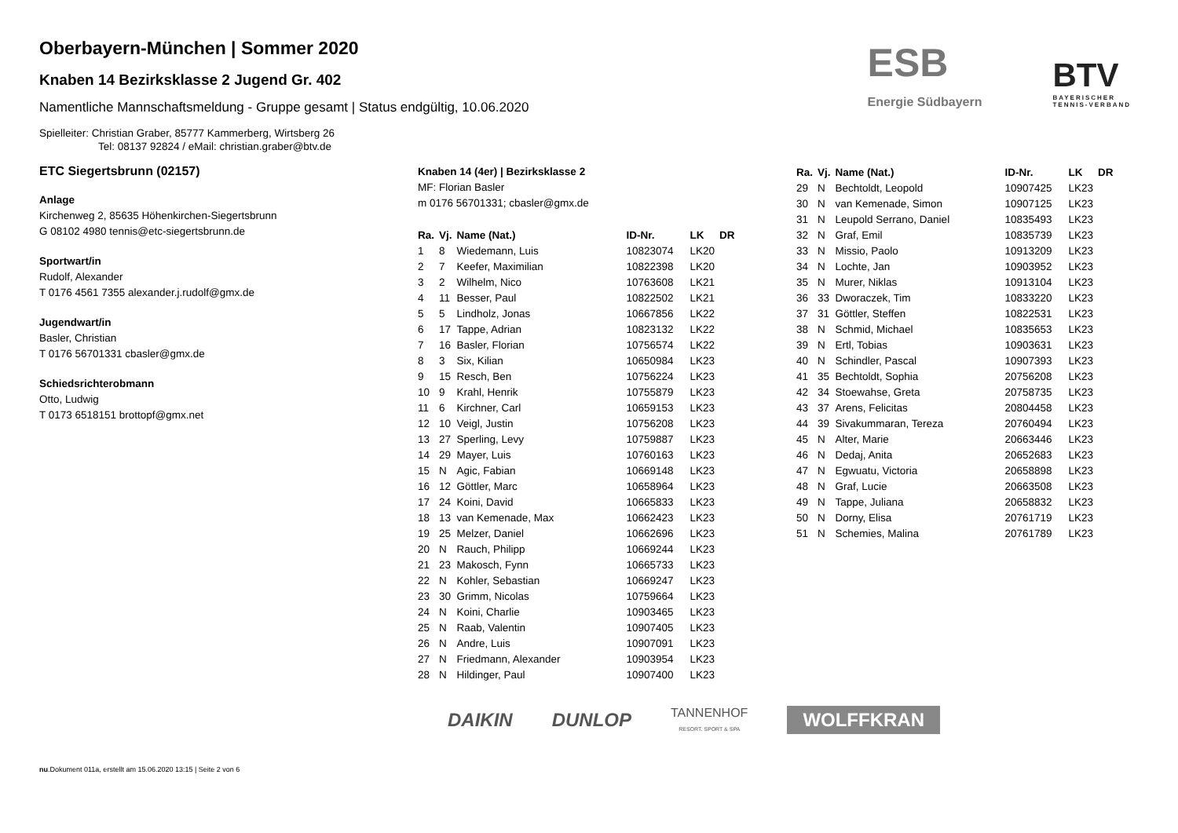ESB
Energie Südbayern
BTV
BAYERISCHER
TENNIS-VERBAND
Oberbayern-München | Sommer 2020
Knaben 14 Bezirksklasse 2 Jugend Gr. 402
Namentliche Mannschaftsmeldung - Gruppe gesamt | Status endgültig, 10.06.2020
Spielleiter: Christian Graber, 85777 Kammerberg, Wirtsberg 26
Tel: 08137 92824 / eMail: christian.graber@btv.de
ETC Siegertsbrunn (02157)
Anlage
Kirchenweg 2, 85635 Höhenkirchen-Siegertsbrunn
G 08102 4980 tennis@etc-siegertsbrunn.de
Sportwart/in
Rudolf, Alexander
T 0176 4561 7355 alexander.j.rudolf@gmx.de
Jugendwart/in
Basler, Christian
T 0176 56701331 cbasler@gmx.de
Schiedsrichterobmann
Otto, Ludwig
T 0173 6518151 brottopf@gmx.net
Knaben 14 (4er) | Bezirksklasse 2
MF: Florian Basler
m 0176 56701331; cbasler@gmx.de
| Ra. | Vj. | Name (Nat.) | ID-Nr. | LK | DR |
| --- | --- | --- | --- | --- | --- |
| 1 | 8 | Wiedemann, Luis | 10823074 | LK20 | |
| 2 | 7 | Keefer, Maximilian | 10822398 | LK20 | |
| 3 | 2 | Wilhelm, Nico | 10763608 | LK21 | |
| 4 | 11 | Besser, Paul | 10822502 | LK21 | |
| 5 | 5 | Lindholz, Jonas | 10667856 | LK22 | |
| 6 | 17 | Tappe, Adrian | 10823132 | LK22 | |
| 7 | 16 | Basler, Florian | 10756574 | LK22 | |
| 8 | 3 | Six, Kilian | 10650984 | LK23 | |
| 9 | 15 | Resch, Ben | 10756224 | LK23 | |
| 10 | 9 | Krahl, Henrik | 10755879 | LK23 | |
| 11 | 6 | Kirchner, Carl | 10659153 | LK23 | |
| 12 | 10 | Veigl, Justin | 10756208 | LK23 | |
| 13 | 27 | Sperling, Levy | 10759887 | LK23 | |
| 14 | 29 | Mayer, Luis | 10760163 | LK23 | |
| 15 | N | Agic, Fabian | 10669148 | LK23 | |
| 16 | 12 | Göttler, Marc | 10658964 | LK23 | |
| 17 | 24 | Koini, David | 10665833 | LK23 | |
| 18 | 13 | van Kemenade, Max | 10662423 | LK23 | |
| 19 | 25 | Melzer, Daniel | 10662696 | LK23 | |
| 20 | N | Rauch, Philipp | 10669244 | LK23 | |
| 21 | 23 | Makosch, Fynn | 10665733 | LK23 | |
| 22 | N | Kohler, Sebastian | 10669247 | LK23 | |
| 23 | 30 | Grimm, Nicolas | 10759664 | LK23 | |
| 24 | N | Koini, Charlie | 10903465 | LK23 | |
| 25 | N | Raab, Valentin | 10907405 | LK23 | |
| 26 | N | Andre, Luis | 10907091 | LK23 | |
| 27 | N | Friedmann, Alexander | 10903954 | LK23 | |
| 28 | N | Hildinger, Paul | 10907400 | LK23 | |
| Ra. | Vj. | Name (Nat.) | ID-Nr. | LK | DR |
| --- | --- | --- | --- | --- | --- |
| 29 | N | Bechtoldt, Leopold | 10907425 | LK23 | |
| 30 | N | van Kemenade, Simon | 10907125 | LK23 | |
| 31 | N | Leupold Serrano, Daniel | 10835493 | LK23 | |
| 32 | N | Graf, Emil | 10835739 | LK23 | |
| 33 | N | Missio, Paolo | 10913209 | LK23 | |
| 34 | N | Lochte, Jan | 10903952 | LK23 | |
| 35 | N | Murer, Niklas | 10913104 | LK23 | |
| 36 | 33 | Dworaczek, Tim | 10833220 | LK23 | |
| 37 | 31 | Göttler, Steffen | 10822531 | LK23 | |
| 38 | N | Schmid, Michael | 10835653 | LK23 | |
| 39 | N | Ertl, Tobias | 10903631 | LK23 | |
| 40 | N | Schindler, Pascal | 10907393 | LK23 | |
| 41 | 35 | Bechtoldt, Sophia | 20756208 | LK23 | |
| 42 | 34 | Stoewahse, Greta | 20758735 | LK23 | |
| 43 | 37 | Arens, Felicitas | 20804458 | LK23 | |
| 44 | 39 | Sivakummaran, Tereza | 20760494 | LK23 | |
| 45 | N | Alter, Marie | 20663446 | LK23 | |
| 46 | N | Dedaj, Anita | 20652683 | LK23 | |
| 47 | N | Egwuatu, Victoria | 20658898 | LK23 | |
| 48 | N | Graf, Lucie | 20663508 | LK23 | |
| 49 | N | Tappe, Juliana | 20658832 | LK23 | |
| 50 | N | Dorny, Elisa | 20761719 | LK23 | |
| 51 | N | Schemies, Malina | 20761789 | LK23 | |
DAIKIN DUNLOP TANNENHOF
RESORT. SPORT & SPA WOLFFKRAN
nu.Dokument 011a, erstellt am 15.06.2020 13:15 | Seite 2 von 6